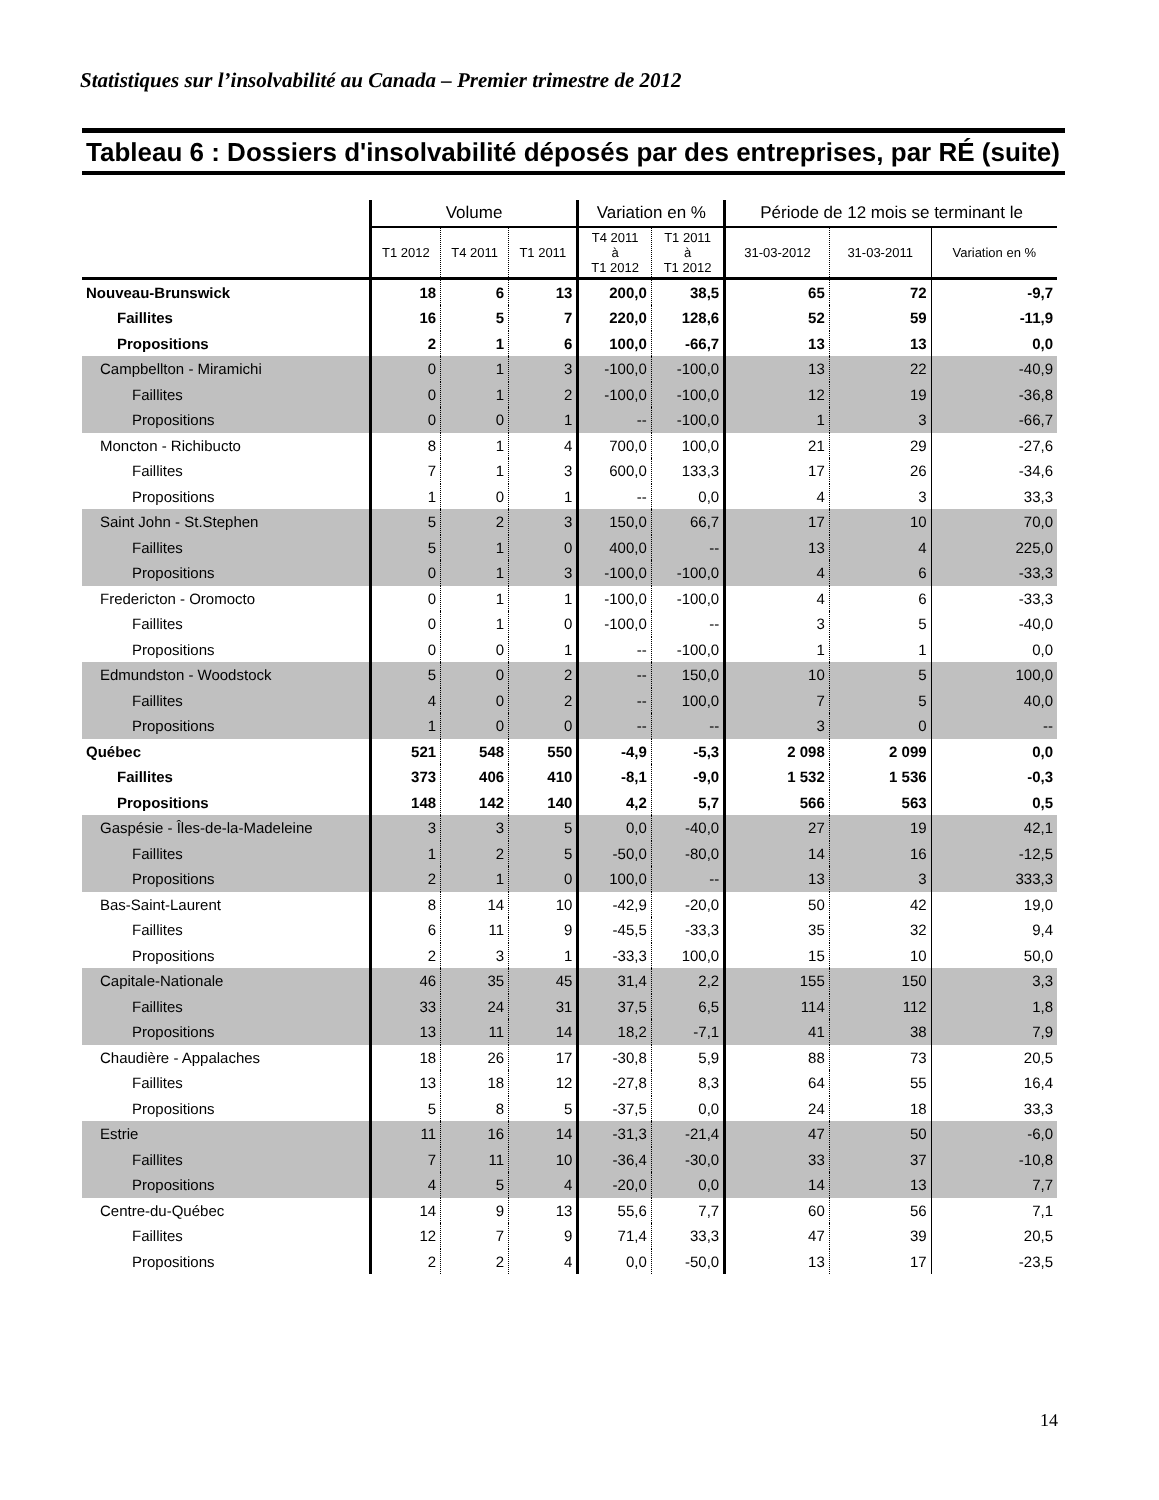Statistiques sur l’insolvabilité au Canada – Premier trimestre de 2012
Tableau 6 : Dossiers d'insolvabilité déposés par des entreprises, par RÉ (suite)
| | Volume | | | Variation en % | | Période de 12 mois se terminant le | | |
| --- | --- | --- | --- | --- | --- | --- | --- | --- |
| | T1 2012 | T4 2011 | T1 2011 | T4 2011 à T1 2012 | T1 2011 à T1 2012 | 31-03-2012 | 31-03-2011 | Variation en % |
| Nouveau-Brunswick | 18 | 6 | 13 | 200,0 | 38,5 | 65 | 72 | -9,7 |
| Faillites | 16 | 5 | 7 | 220,0 | 128,6 | 52 | 59 | -11,9 |
| Propositions | 2 | 1 | 6 | 100,0 | -66,7 | 13 | 13 | 0,0 |
| Campbellton - Miramichi | 0 | 1 | 3 | -100,0 | -100,0 | 13 | 22 | -40,9 |
| Faillites | 0 | 1 | 2 | -100,0 | -100,0 | 12 | 19 | -36,8 |
| Propositions | 0 | 0 | 1 | -- | -100,0 | 1 | 3 | -66,7 |
| Moncton - Richibucto | 8 | 1 | 4 | 700,0 | 100,0 | 21 | 29 | -27,6 |
| Faillites | 7 | 1 | 3 | 600,0 | 133,3 | 17 | 26 | -34,6 |
| Propositions | 1 | 0 | 1 | -- | 0,0 | 4 | 3 | 33,3 |
| Saint John - St.Stephen | 5 | 2 | 3 | 150,0 | 66,7 | 17 | 10 | 70,0 |
| Faillites | 5 | 1 | 0 | 400,0 | -- | 13 | 4 | 225,0 |
| Propositions | 0 | 1 | 3 | -100,0 | -100,0 | 4 | 6 | -33,3 |
| Fredericton - Oromocto | 0 | 1 | 1 | -100,0 | -100,0 | 4 | 6 | -33,3 |
| Faillites | 0 | 1 | 0 | -100,0 | -- | 3 | 5 | -40,0 |
| Propositions | 0 | 0 | 1 | -- | -100,0 | 1 | 1 | 0,0 |
| Edmundston - Woodstock | 5 | 0 | 2 | -- | 150,0 | 10 | 5 | 100,0 |
| Faillites | 4 | 0 | 2 | -- | 100,0 | 7 | 5 | 40,0 |
| Propositions | 1 | 0 | 0 | -- | -- | 3 | 0 | -- |
| Québec | 521 | 548 | 550 | -4,9 | -5,3 | 2 098 | 2 099 | 0,0 |
| Faillites | 373 | 406 | 410 | -8,1 | -9,0 | 1 532 | 1 536 | -0,3 |
| Propositions | 148 | 142 | 140 | 4,2 | 5,7 | 566 | 563 | 0,5 |
| Gaspésie - Îles-de-la-Madeleine | 3 | 3 | 5 | 0,0 | -40,0 | 27 | 19 | 42,1 |
| Faillites | 1 | 2 | 5 | -50,0 | -80,0 | 14 | 16 | -12,5 |
| Propositions | 2 | 1 | 0 | 100,0 | -- | 13 | 3 | 333,3 |
| Bas-Saint-Laurent | 8 | 14 | 10 | -42,9 | -20,0 | 50 | 42 | 19,0 |
| Faillites | 6 | 11 | 9 | -45,5 | -33,3 | 35 | 32 | 9,4 |
| Propositions | 2 | 3 | 1 | -33,3 | 100,0 | 15 | 10 | 50,0 |
| Capitale-Nationale | 46 | 35 | 45 | 31,4 | 2,2 | 155 | 150 | 3,3 |
| Faillites | 33 | 24 | 31 | 37,5 | 6,5 | 114 | 112 | 1,8 |
| Propositions | 13 | 11 | 14 | 18,2 | -7,1 | 41 | 38 | 7,9 |
| Chaudière - Appalaches | 18 | 26 | 17 | -30,8 | 5,9 | 88 | 73 | 20,5 |
| Faillites | 13 | 18 | 12 | -27,8 | 8,3 | 64 | 55 | 16,4 |
| Propositions | 5 | 8 | 5 | -37,5 | 0,0 | 24 | 18 | 33,3 |
| Estrie | 11 | 16 | 14 | -31,3 | -21,4 | 47 | 50 | -6,0 |
| Faillites | 7 | 11 | 10 | -36,4 | -30,0 | 33 | 37 | -10,8 |
| Propositions | 4 | 5 | 4 | -20,0 | 0,0 | 14 | 13 | 7,7 |
| Centre-du-Québec | 14 | 9 | 13 | 55,6 | 7,7 | 60 | 56 | 7,1 |
| Faillites | 12 | 7 | 9 | 71,4 | 33,3 | 47 | 39 | 20,5 |
| Propositions | 2 | 2 | 4 | 0,0 | -50,0 | 13 | 17 | -23,5 |
14